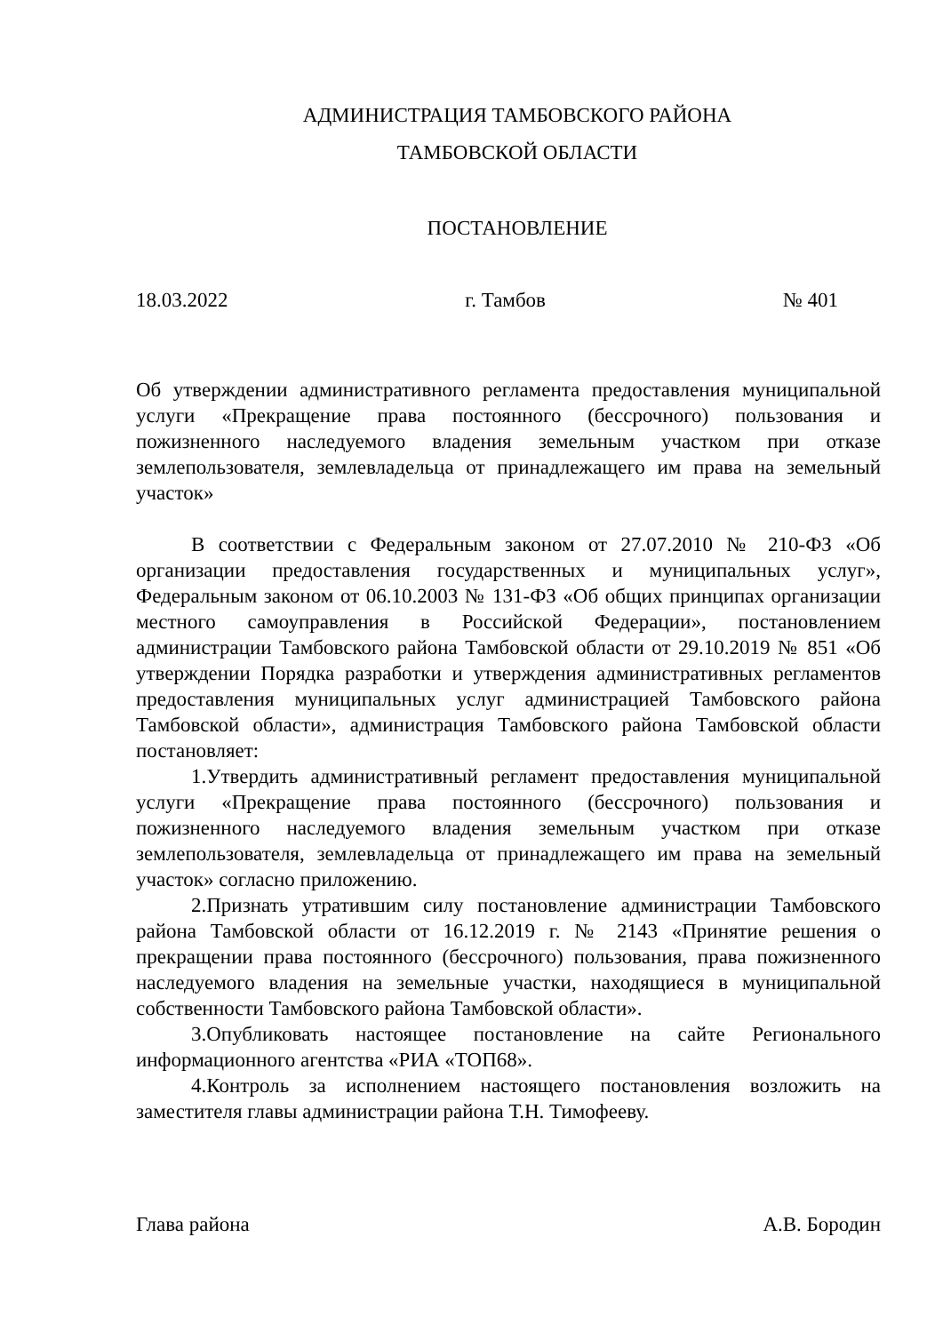АДМИНИСТРАЦИЯ ТАМБОВСКОГО РАЙОНА
ТАМБОВСКОЙ ОБЛАСТИ
ПОСТАНОВЛЕНИЕ
18.03.2022 г. Тамбов № 401
Об утверждении административного регламента предоставления муниципальной услуги «Прекращение права постоянного (бессрочного) пользования и пожизненного наследуемого владения земельным участком при отказе землепользователя, землевладельца от принадлежащего им права на земельный участок»
В соответствии с Федеральным законом от 27.07.2010 № 210-ФЗ «Об организации предоставления государственных и муниципальных услуг», Федеральным законом от 06.10.2003 № 131-ФЗ «Об общих принципах организации местного самоуправления в Российской Федерации», постановлением администрации Тамбовского района Тамбовской области от 29.10.2019 № 851 «Об утверждении Порядка разработки и утверждения административных регламентов предоставления муниципальных услуг администрацией Тамбовского района Тамбовской области», администрация Тамбовского района Тамбовской области постановляет:
1.Утвердить административный регламент предоставления муниципальной услуги «Прекращение права постоянного (бессрочного) пользования и пожизненного наследуемого владения земельным участком при отказе землепользователя, землевладельца от принадлежащего им права на земельный участок» согласно приложению.
2.Признать утратившим силу постановление администрации Тамбовского района Тамбовской области от 16.12.2019 г. № 2143 «Принятие решения о прекращении права постоянного (бессрочного) пользования, права пожизненного наследуемого владения на земельные участки, находящиеся в муниципальной собственности Тамбовского района Тамбовской области».
3.Опубликовать настоящее постановление на сайте Регионального информационного агентства «РИА «ТОП68».
4.Контроль за исполнением настоящего постановления возложить на заместителя главы администрации района Т.Н. Тимофееву.
Глава района А.В. Бородин